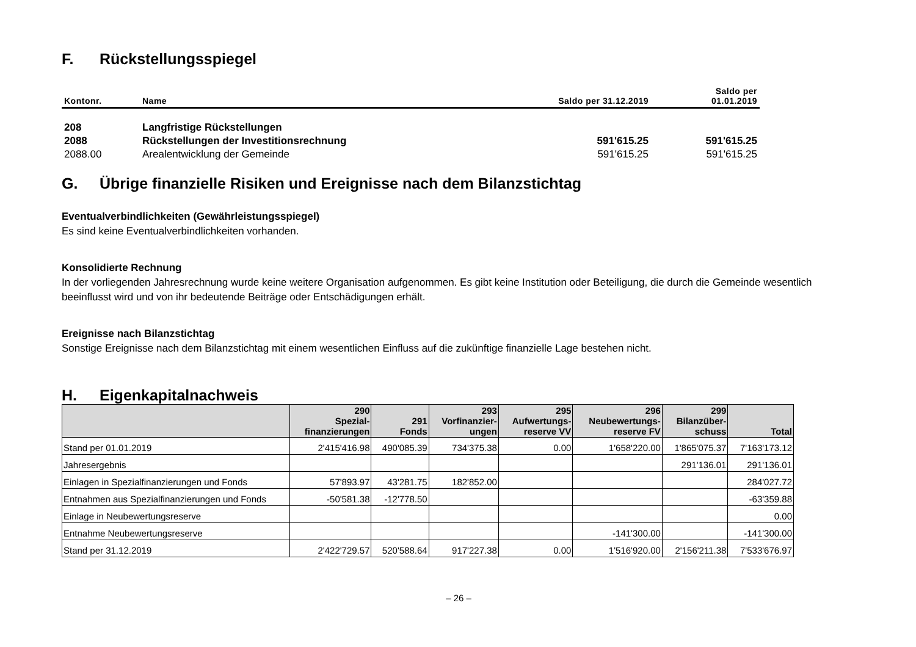F. Rückstellungsspiegel
| Kontonr. | Name | Saldo per 31.12.2019 | Saldo per 01.01.2019 |
| --- | --- | --- | --- |
| 208 | Langfristige Rückstellungen | | |
| 2088 | Rückstellungen der Investitionsrechnung | 591'615.25 | 591'615.25 |
| 2088.00 | Arealentwicklung der Gemeinde | 591'615.25 | 591'615.25 |
G. Übrige finanzielle Risiken und Ereignisse nach dem Bilanzstichtag
Eventualverbindlichkeiten (Gewährleistungsspiegel)
Es sind keine Eventualverbindlichkeiten vorhanden.
Konsolidierte Rechnung
In der vorliegenden Jahresrechnung wurde keine weitere Organisation aufgenommen. Es gibt keine Institution oder Beteiligung, die durch die Gemeinde wesentlich beeinflusst wird und von ihr bedeutende Beiträge oder Entschädigungen erhält.
Ereignisse nach Bilanzstichtag
Sonstige Ereignisse nach dem Bilanzstichtag mit einem wesentlichen Einfluss auf die zukünftige finanzielle Lage bestehen nicht.
H. Eigenkapitalnachweis
| | 290 Spezial- finanzierungen | 291 Fonds | 293 Vorfinanzier- ungen | 295 Aufwertungs- reserve VV | 296 Neubewertungs- reserve FV | 299 Bilanzüber- schuss | Total |
| --- | --- | --- | --- | --- | --- | --- | --- |
| Stand per 01.01.2019 | 2'415'416.98 | 490'085.39 | 734'375.38 | 0.00 | 1'658'220.00 | 1'865'075.37 | 7'163'173.12 |
| Jahresergebnis | | | | | | 291'136.01 | 291'136.01 |
| Einlagen in Spezialfinanzierungen und Fonds | 57'893.97 | 43'281.75 | 182'852.00 | | | | 284'027.72 |
| Entnahmen aus Spezialfinanzierungen und Fonds | -50'581.38 | -12'778.50 | | | | | -63'359.88 |
| Einlage in Neubewertungsreserve | | | | | | | 0.00 |
| Entnahme Neubewertungsreserve | | | | | -141'300.00 | | -141'300.00 |
| Stand per 31.12.2019 | 2'422'729.57 | 520'588.64 | 917'227.38 | 0.00 | 1'516'920.00 | 2'156'211.38 | 7'533'676.97 |
– 26 –